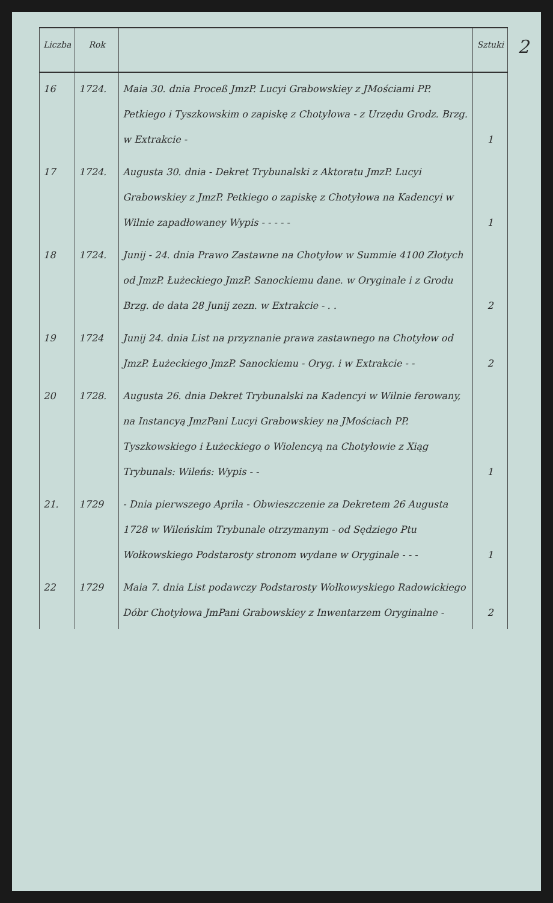2
| Liczba | Rok | | Sztuki |
| --- | --- | --- | --- |
| 16 | 1724. | Maia 30. dnia Proceß JmzP. Lucyi Grabowskiey z JMościami PP. Petkiego i Tyszkowskim o zapiskę z Chotyłowa - z Urzędu Grodz. Brzg. w Extrakcie - | 1 |
| 17 | 1724. | Augusta 30. dnia - Dekret Trybunalski z Aktoratu JmzP. Lucyi Grabowskiey z JmzP. Petkiego o zapiskę z Chotyłowa na Kadencyi w Wilnie zapadłowaney Wypis - - - - - | 1 |
| 18 | 1724. | Junij - 24. dnia Prawo Zastawne na Chotyłow w Summie 4100 Złotych od JmzP. Łużeckiego JmzP. Sanockiemu dane. w Oryginale i z Grodu Brzg. de data 28 Junij zezn. w Extrakcie - . . | 2 |
| 19 | 1724 | Junij 24. dnia List na przyznanie prawa zastawnego na Chotyłow od JmzP. Łużeckiego JmzP. Sanockiemu - Oryg. i w Extrakcie - - | 2 |
| 20 | 1728. | Augusta 26. dnia Dekret Trybunalski na Kadencyi w Wilnie ferowany, na Instancyą JmzPani Lucyi Grabowskiey na JMościach PP. Tyszkowskiego i Łużeckiego o Wiolencyą na Chotyłowie z Xiąg Trybunals: Wileńs: Wypis - - | 1 |
| 21. | 1729 | - Dnia pierwszego Aprila - Obwieszczenie za Dekretem 26 Augusta 1728 w Wileńskim Trybunale otrzymanym - od Sędziego Ptu Wołkowskiego Podstarosty stronom wydane w Oryginale - - - | 1 |
| 22 | 1729 | Maia 7. dnia List podawczy Podstarosty Wołkowyskiego Radowickiego Dóbr Chotyłowa JmPani Grabowskiey z Inwentarzem Oryginalne - | 2 |